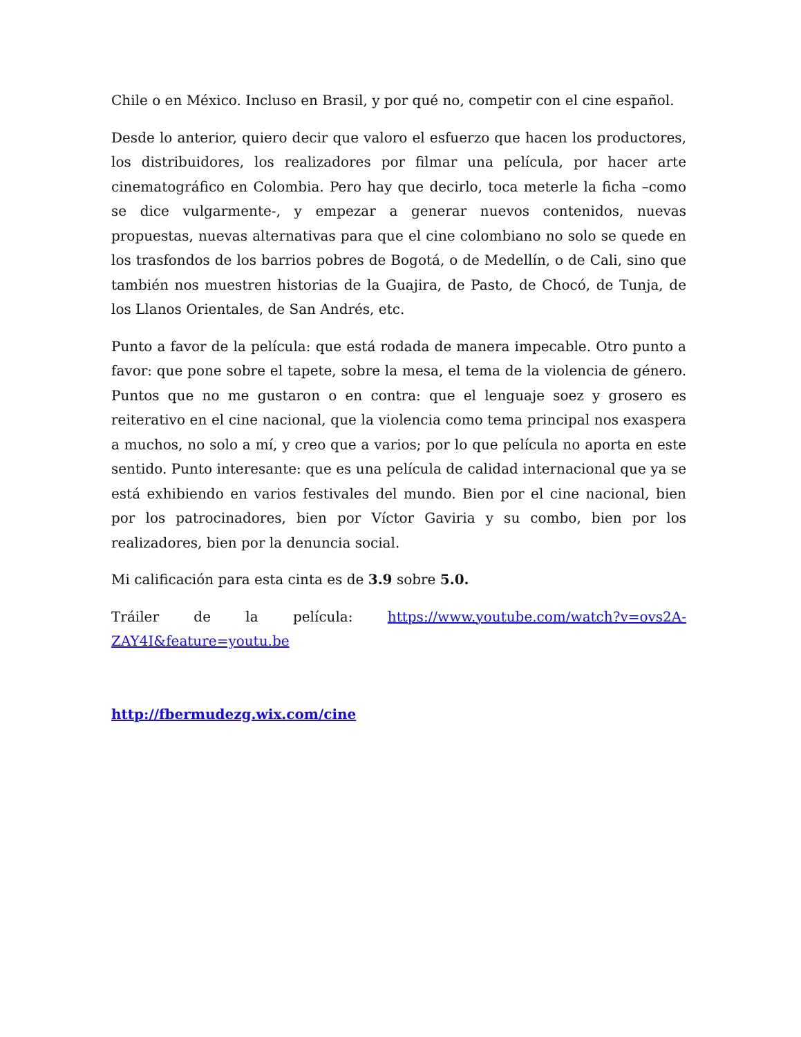Chile o en México. Incluso en Brasil, y por qué no, competir con el cine español.
Desde lo anterior, quiero decir que valoro el esfuerzo que hacen los productores, los distribuidores, los realizadores por filmar una película, por hacer arte cinematográfico en Colombia. Pero hay que decirlo, toca meterle la ficha –como se dice vulgarmente-, y empezar a generar nuevos contenidos, nuevas propuestas, nuevas alternativas para que el cine colombiano no solo se quede en los trasfondos de los barrios pobres de Bogotá, o de Medellín, o de Cali, sino que también nos muestren historias de la Guajira, de Pasto, de Chocó, de Tunja, de los Llanos Orientales, de San Andrés, etc.
Punto a favor de la película: que está rodada de manera impecable. Otro punto a favor: que pone sobre el tapete, sobre la mesa, el tema de la violencia de género. Puntos que no me gustaron o en contra: que el lenguaje soez y grosero es reiterativo en el cine nacional, que la violencia como tema principal nos exaspera a muchos, no solo a mí, y creo que a varios; por lo que película no aporta en este sentido. Punto interesante: que es una película de calidad internacional que ya se está exhibiendo en varios festivales del mundo. Bien por el cine nacional, bien por los patrocinadores, bien por Víctor Gaviria y su combo, bien por los realizadores, bien por la denuncia social.
Mi calificación para esta cinta es de 3.9 sobre 5.0.
Tráiler de la película: https://www.youtube.com/watch?v=ovs2A-ZAY4I&feature=youtu.be
http://fbermudezg.wix.com/cine